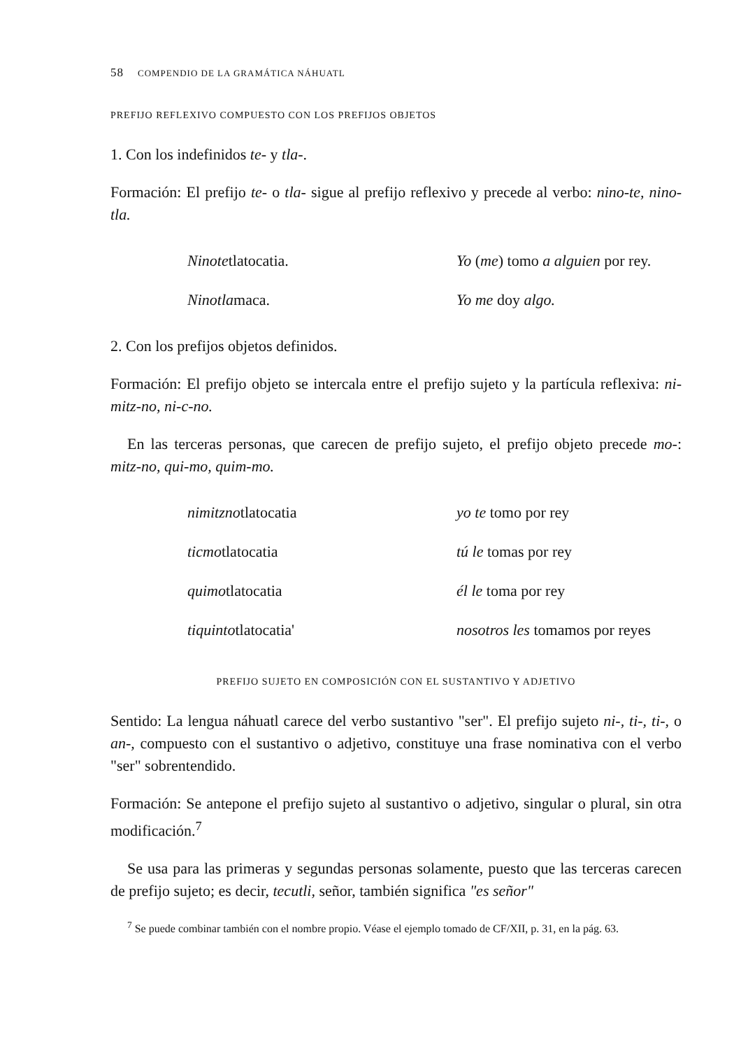58 COMPENDIO DE LA GRAMÁTICA NÁHUATL
PREFIJO REFLEXIVO COMPUESTO CON LOS PREFIJOS OBJETOS
1. Con los indefinidos te- y tla-.
Formación: El prefijo te- o tla- sigue al prefijo reflexivo y precede al verbo: nino-te, nino-tla.
| Ninote tlatocatia. | Yo ( me ) tomo a alguien por rey. |
| Ninotla maca. | Yo me doy algo. |
2. Con los prefijos objetos definidos.
Formación: El prefijo objeto se intercala entre el prefijo sujeto y la partícula reflexiva: ni-mitz-no, ni-c-no.
En las terceras personas, que carecen de prefijo sujeto, el prefijo objeto precede mo-: mitz-no, qui-mo, quim-mo.
| nimitzno tlatocatia | yo te tomo por rey |
| ticmo tlatocatia | tú le tomas por rey |
| quimo tlatocatia | él le toma por rey |
| tiquinto tlatocatia' | nosotros les tomamos por reyes |
PREFIJO SUJETO EN COMPOSICIÓN CON EL SUSTANTIVO Y ADJETIVO
Sentido: La lengua náhuatl carece del verbo sustantivo "ser". El prefijo sujeto ni-, ti-, ti-, o an-, compuesto con el sustantivo o adjetivo, constituye una frase nominativa con el verbo "ser" sobrentendido.
Formación: Se antepone el prefijo sujeto al sustantivo o adjetivo, singular o plural, sin otra modificación.<sup>7</sup>
Se usa para las primeras y segundas personas solamente, puesto que las terceras carecen de prefijo sujeto; es decir, tecutli, señor, también significa "es señor"
<sup>7</sup> Se puede combinar también con el nombre propio. Véase el ejemplo tomado de CF/XII, p. 31, en la pág. 63.